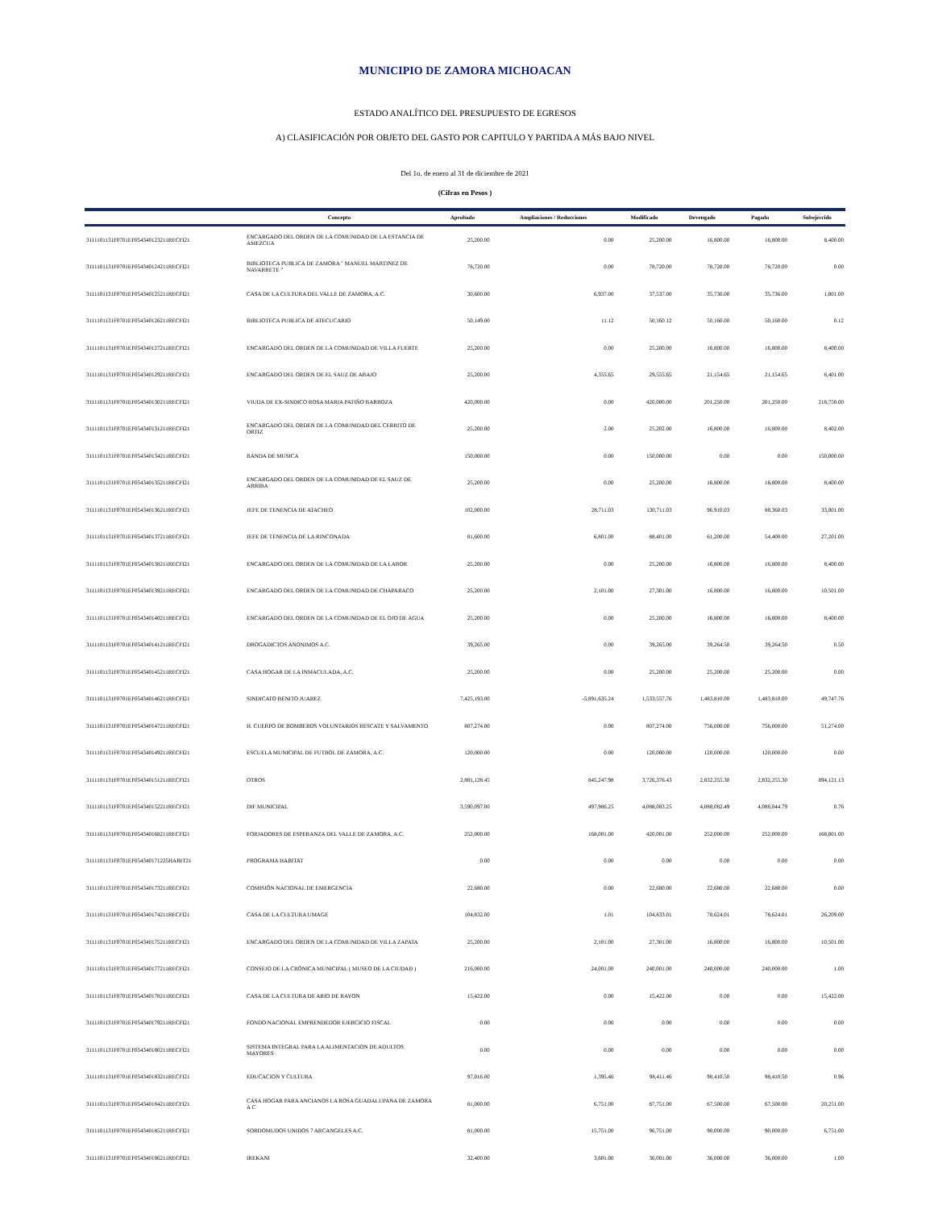MUNICIPIO DE ZAMORA MICHOACAN
ESTADO ANALÍTICO DEL PRESUPUESTO DE EGRESOS
A) CLASIFICACIÓN POR OBJETO DEL GASTO POR CAPITULO Y PARTIDA A MÁS BAJO NIVEL
Del 1o. de enero al 31 de diciembre de 2021
(Cifras en Pesos )
| | Concepto | Aprobado | Ampliaciones / Reducciones | Modificado | Devengado | Pagado | Subejercido |
| --- | --- | --- | --- | --- | --- | --- | --- |
| 3111101131F0701EF054340123211RECFI21 | ENCARGADO DEL ORDEN DE LA COMUNIDAD DE LA ESTANCIA DE AMEZCUA | 25,200.00 | 0.00 | 25,200.00 | 16,800.00 | 16,800.00 | 8,400.00 |
| 3111101131F0701EF054340124211RECFI21 | BIBLIOTECA PUBLICA DE ZAMORA " MANUEL MARTINEZ DE NAVARRETE " | 78,720.00 | 0.00 | 78,720.00 | 78,720.00 | 78,720.00 | 0.00 |
| 3111101131F0701EF054340125211RECFI21 | CASA DE LA CULTURA DEL VALLE DE ZAMORA, A.C. | 30,600.00 | 6,937.00 | 37,537.00 | 35,736.00 | 35,736.00 | 1,801.00 |
| 3111101131F0701EF054340126211RECFI21 | BIBLIOTECA PUBLICA DE ATECUCARIO | 50,149.00 | 11.12 | 50,160.12 | 50,160.00 | 50,160.00 | 0.12 |
| 3111101131F0701EF054340127211RECFI21 | ENCARGADO DEL ORDEN DE LA COMUNIDAD DE VILLA FUERTE | 25,200.00 | 0.00 | 25,200.00 | 16,800.00 | 16,800.00 | 8,400.00 |
| 3111101131F0701EF054340129211RECFI21 | ENCARGADO DEL ORDEN DE EL SAUZ DE ABAJO | 25,200.00 | 4,355.65 | 29,555.65 | 21,154.65 | 21,154.65 | 8,401.00 |
| 3111101131F0701EF054340130211RECFI21 | VIUDA DE EX-SINDICO ROSA MARIA PATIÑO BARBOZA | 420,000.00 | 0.00 | 420,000.00 | 201,250.00 | 201,250.00 | 218,750.00 |
| 3111101131F0701EF054340131211RECFI21 | ENCARGADO DEL ORDEN DE LA COMUNIDAD DEL CERRITO DE ORTIZ | 25,200.00 | 2.00 | 25,202.00 | 16,800.00 | 16,800.00 | 8,402.00 |
| 3111101131F0701EF054340134211RECFI21 | BANDA DE MUSICA | 150,000.00 | 0.00 | 150,000.00 | 0.00 | 0.00 | 150,000.00 |
| 3111101131F0701EF054340135211RECFI21 | ENCARGADO DEL ORDEN DE LA COMUNIDAD DE EL SAUZ DE ARRIBA | 25,200.00 | 0.00 | 25,200.00 | 16,800.00 | 16,800.00 | 8,400.00 |
| 3111101131F0701EF054340136211RECFI21 | JEFE DE TENENCIA DE ATACHEO | 102,000.00 | 28,711.03 | 130,711.03 | 96,910.03 | 88,360.03 | 33,801.00 |
| 3111101131F0701EF054340137211RECFI21 | JEFE DE TENENCIA DE LA RINCONADA | 81,600.00 | 6,801.00 | 88,401.00 | 61,200.00 | 54,400.00 | 27,201.00 |
| 3111101131F0701EF054340138211RECFI21 | ENCARGADO DEL ORDEN DE LA COMUNIDAD DE LA LABOR | 25,200.00 | 0.00 | 25,200.00 | 16,800.00 | 16,800.00 | 8,400.00 |
| 3111101131F0701EF054340139211RECFI21 | ENCARGADO DEL ORDEN DE LA COMUNIDAD DE CHAPARACO | 25,200.00 | 2,101.00 | 27,301.00 | 16,800.00 | 16,800.00 | 10,501.00 |
| 3111101131F0701EF054340140211RECFI21 | ENCARGADO DEL ORDEN DE LA COMUNIDAD DE EL OJO DE AGUA | 25,200.00 | 0.00 | 25,200.00 | 16,800.00 | 16,800.00 | 8,400.00 |
| 3111101131F0701EF054340141211RECFI21 | DROGADICTOS ANONIMOS A.C. | 39,265.00 | 0.00 | 39,265.00 | 39,264.50 | 39,264.50 | 0.50 |
| 3111101131F0701EF054340145211RECFI21 | CASA HOGAR DE LA INMACULADA, A.C. | 25,200.00 | 0.00 | 25,200.00 | 25,200.00 | 25,200.00 | 0.00 |
| 3111101131F0701EF054340146211RECFI21 | SINDICATO BENITO JUAREZ | 7,425,193.00 | -5,891,635.24 | 1,533,557.76 | 1,483,810.00 | 1,483,810.00 | 49,747.76 |
| 3111101131F0701EF054340147211RECFI21 | H. CUERPO DE BOMBEROS VOLUNTARIOS RESCATE Y SALVAMENTO | 807,274.00 | 0.00 | 807,274.00 | 756,000.00 | 756,000.00 | 51,274.00 |
| 3111101131F0701EF054340149211RECFI21 | ESCUELA MUNICIPAL DE FUTBOL DE ZAMORA, A.C. | 120,000.00 | 0.00 | 120,000.00 | 120,000.00 | 120,000.00 | 0.00 |
| 3111101131F0701EF054340151211RECFI21 | OTROS | 2,881,128.45 | 845,247.98 | 3,726,376.43 | 2,832,255.30 | 2,832,255.30 | 894,121.13 |
| 3111101131F0701EF054340152211RECFI21 | DIF MUNICIPAL | 3,590,097.00 | 497,986.25 | 4,088,083.25 | 4,088,082.49 | 4,088,044.79 | 0.76 |
| 3111101131F0701EF054340168211RECFI21 | FORJADORES DE ESPERANZA DEL VALLE DE ZAMORA, A.C. | 252,000.00 | 168,001.00 | 420,001.00 | 252,000.00 | 252,000.00 | 168,001.00 |
| 3111101131F0701EF054340171225HABIT21 | PROGRAMA HABITAT | 0.00 | 0.00 | 0.00 | 0.00 | 0.00 | 0.00 |
| 3111101131F0701EF054340173211RECFI21 | COMISIÓN NACIONAL DE EMERGENCIA | 22,680.00 | 0.00 | 22,680.00 | 22,680.00 | 22,680.00 | 0.00 |
| 3111101131F0701EF054340174211RECFI21 | CASA DE LA CULTURA UMAGE | 104,832.00 | 1.01 | 104,833.01 | 78,624.01 | 78,624.01 | 26,209.00 |
| 3111101131F0701EF054340175211RECFI21 | ENCARGADO DEL ORDEN DE LA COMUNIDAD DE VILLA ZAPATA | 25,200.00 | 2,101.00 | 27,301.00 | 16,800.00 | 16,800.00 | 10,501.00 |
| 3111101131F0701EF054340177211RECFI21 | CONSEJO DE LA CRÓNICA MUNICIPAL ( MUSEO DE LA CIUDAD ) | 216,000.00 | 24,001.00 | 240,001.00 | 240,000.00 | 240,000.00 | 1.00 |
| 3111101131F0701EF054340178211RECFI21 | CASA DE LA CULTURA DE ARIO DE RAYON | 15,422.00 | 0.00 | 15,422.00 | 0.00 | 0.00 | 15,422.00 |
| 3111101131F0701EF054340179211RECFI21 | FONDO NACIONAL EMPRENDEDOR EJERCICIO FISCAL | 0.00 | 0.00 | 0.00 | 0.00 | 0.00 | 0.00 |
| 3111101131F0701EF054340180211RECFI21 | SISTEMA INTEGRAL PARA LA ALIMENTACION DE ADULTOS MAYORES | 0.00 | 0.00 | 0.00 | 0.00 | 0.00 | 0.00 |
| 3111101131F0701EF054340183211RECFI21 | EDUCACION Y CULTURA | 97,016.00 | 1,395.46 | 98,411.46 | 98,410.50 | 98,410.50 | 0.96 |
| 3111101131F0701EF054340184211RECFI21 | CASA HOGAR PARA ANCIANOS LA ROSA GUADALUPANA DE ZAMORA A C | 81,000.00 | 6,751.00 | 87,751.00 | 67,500.00 | 67,500.00 | 20,251.00 |
| 3111101131F0701EF054340185211RECFI21 | SORDOMUDOS UNIDOS 7 ARCANGELES A.C. | 81,000.00 | 15,751.00 | 96,751.00 | 90,000.00 | 90,000.00 | 6,751.00 |
| 3111101131F0701EF054340186211RECFI21 | IREKANI | 32,400.00 | 3,601.00 | 36,001.00 | 36,000.00 | 36,000.00 | 1.00 |